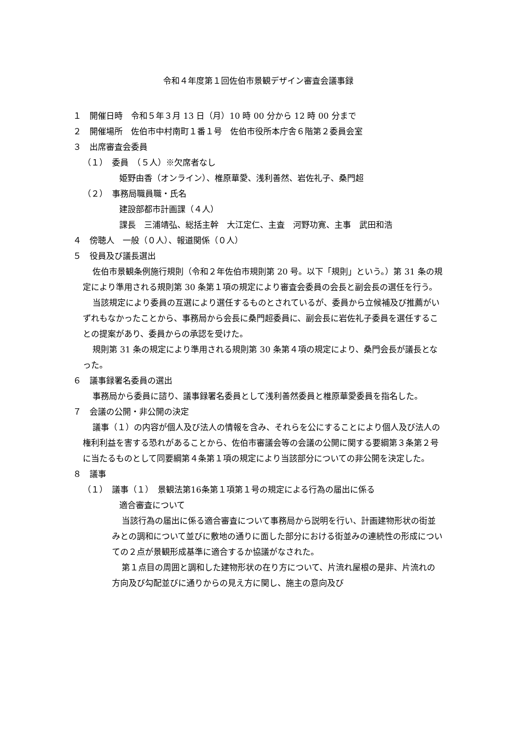令和４年度第１回佐伯市景観デザイン審査会議事録
１　開催日時　令和５年３月 13 日（月）10 時 00 分から 12 時 00 分まで
２　開催場所　佐伯市中村南町１番１号　佐伯市役所本庁舎６階第２委員会室
３　出席審査会委員
（１）　委員　（５人）※欠席者なし
姫野由香（オンライン）、椎原華愛、浅利善然、岩佐礼子、桑門超
（２）　事務局職員職・氏名
建設部都市計画課（４人）
課長　三浦靖弘、総括主幹　大江定仁、主査　河野功寛、主事　武田和浩
４　傍聴人　一般（０人）、報道関係（０人）
５　役員及び議長選出
佐伯市景観条例施行規則（令和２年佐伯市規則第 20 号。以下「規則」という。）第 31 条の規定により準用される規則第 30 条第１項の規定により審査会委員の会長と副会長の選任を行う。
当該規定により委員の互選により選任するものとされているが、委員から立候補及び推薦がいずれもなかったことから、事務局から会長に桑門超委員に、副会長に岩佐礼子委員を選任することの提案があり、委員からの承認を受けた。
規則第 31 条の規定により準用される規則第 30 条第４項の規定により、桑門会長が議長となった。
６　議事録署名委員の選出
事務局から委員に諮り、議事録署名委員として浅利善然委員と椎原華愛委員を指名した。
７　会議の公開・非公開の決定
議事（１）の内容が個人及び法人の情報を含み、それらを公にすることにより個人及び法人の権利利益を害する恐れがあることから、佐伯市審議会等の会議の公開に関する要綱第３条第２号に当たるものとして同要綱第４条第１項の規定により当該部分についての非公開を決定した。
８　議事
（１）　議事（１）　景観法第16条第１項第１号の規定による行為の届出に係る
適合審査について
当該行為の届出に係る適合審査について事務局から説明を行い、計画建物形状の街並みとの調和について並びに敷地の通りに面した部分における街並みの連続性の形成についての２点が景観形成基準に適合するか協議がなされた。
第１点目の周囲と調和した建物形状の在り方について、片流れ屋根の是非、片流れの方向及び勾配並びに通りからの見え方に関し、施主の意向及び